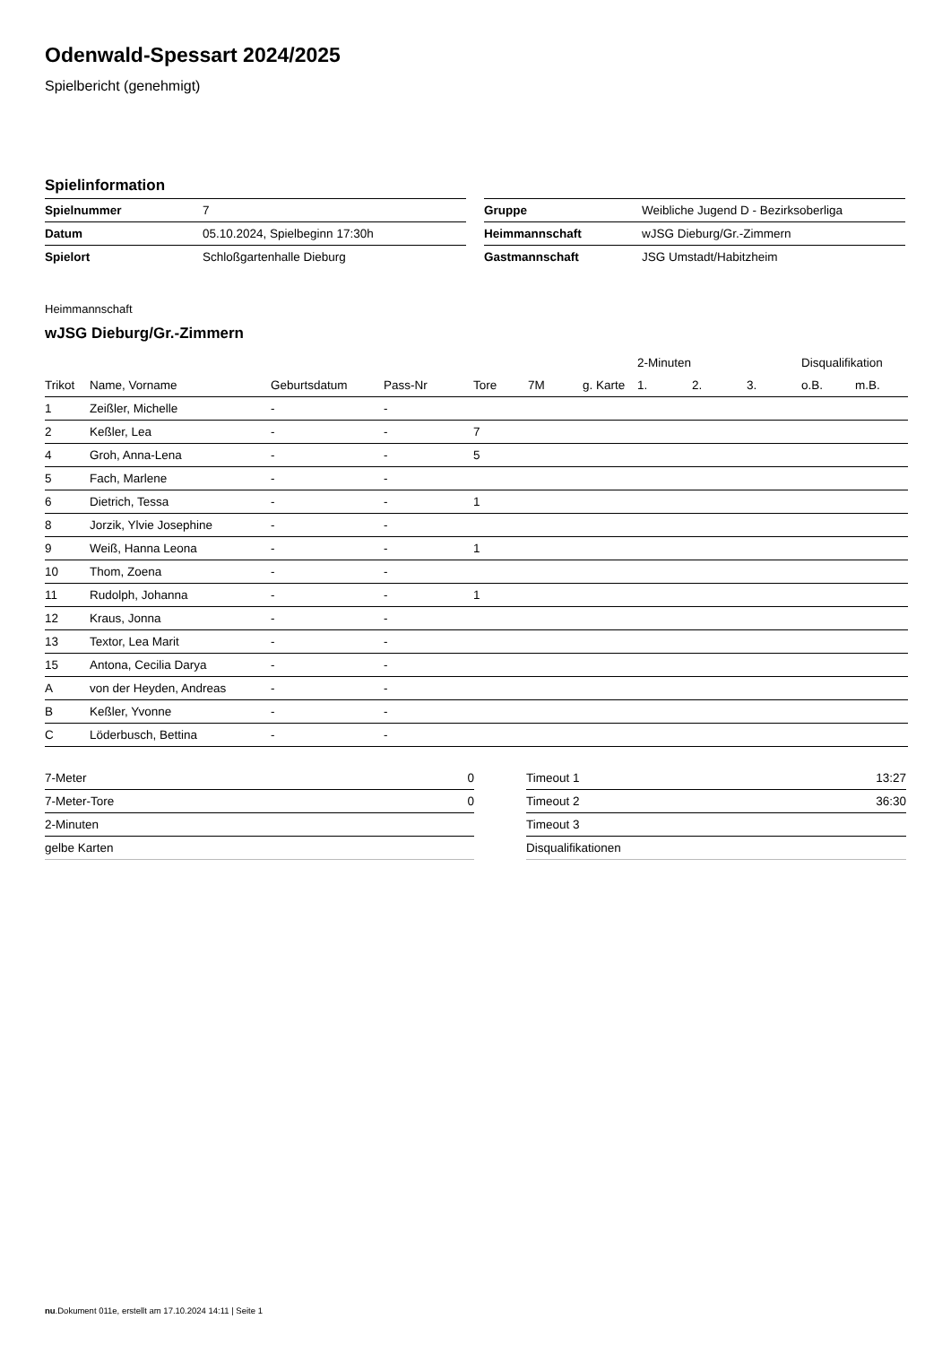Odenwald-Spessart 2024/2025
Spielbericht (genehmigt)
Spielinformation
| Spielnummer | 7 |
| Datum | 05.10.2024, Spielbeginn 17:30h |
| Spielort | Schloßgartenhalle Dieburg |
| Gruppe | Weibliche Jugend D - Bezirksoberliga |
| Heimmannschaft | wJSG Dieburg/Gr.-Zimmern |
| Gastmannschaft | JSG Umstadt/Habitzheim |
Heimmannschaft
wJSG Dieburg/Gr.-Zimmern
| | | | | | | | 2-Minuten | | | Disqualifikation | |
| --- | --- | --- | --- | --- | --- | --- | --- | --- | --- | --- | --- |
| Trikot | Name, Vorname | Geburtsdatum | Pass-Nr | Tore | 7M | g. Karte | 1. | 2. | 3. | o.B. | m.B. |
| 1 | Zeißler, Michelle | - | - | | | | | | | | |
| 2 | Keßler, Lea | - | - | 7 | | | | | | | |
| 4 | Groh, Anna-Lena | - | - | 5 | | | | | | | |
| 5 | Fach, Marlene | - | - | | | | | | | | |
| 6 | Dietrich, Tessa | - | - | 1 | | | | | | | |
| 8 | Jorzik, Ylvie Josephine | - | - | | | | | | | | |
| 9 | Weiß, Hanna Leona | - | - | 1 | | | | | | | |
| 10 | Thom, Zoena | - | - | | | | | | | | |
| 11 | Rudolph, Johanna | - | - | 1 | | | | | | | |
| 12 | Kraus, Jonna | - | - | | | | | | | | |
| 13 | Textor, Lea Marit | - | - | | | | | | | | |
| 15 | Antona, Cecilia Darya | - | - | | | | | | | | |
| A | von der Heyden, Andreas | - | - | | | | | | | | |
| B | Keßler, Yvonne | - | - | | | | | | | | |
| C | Löderbusch, Bettina | - | - | | | | | | | | |
| 7-Meter | 0 |
| 7-Meter-Tore | 0 |
| 2-Minuten | |
| gelbe Karten | |
| Timeout 1 | 13:27 |
| Timeout 2 | 36:30 |
| Timeout 3 | |
| Disqualifikationen | |
nu.Dokument 011e, erstellt am 17.10.2024 14:11 | Seite 1